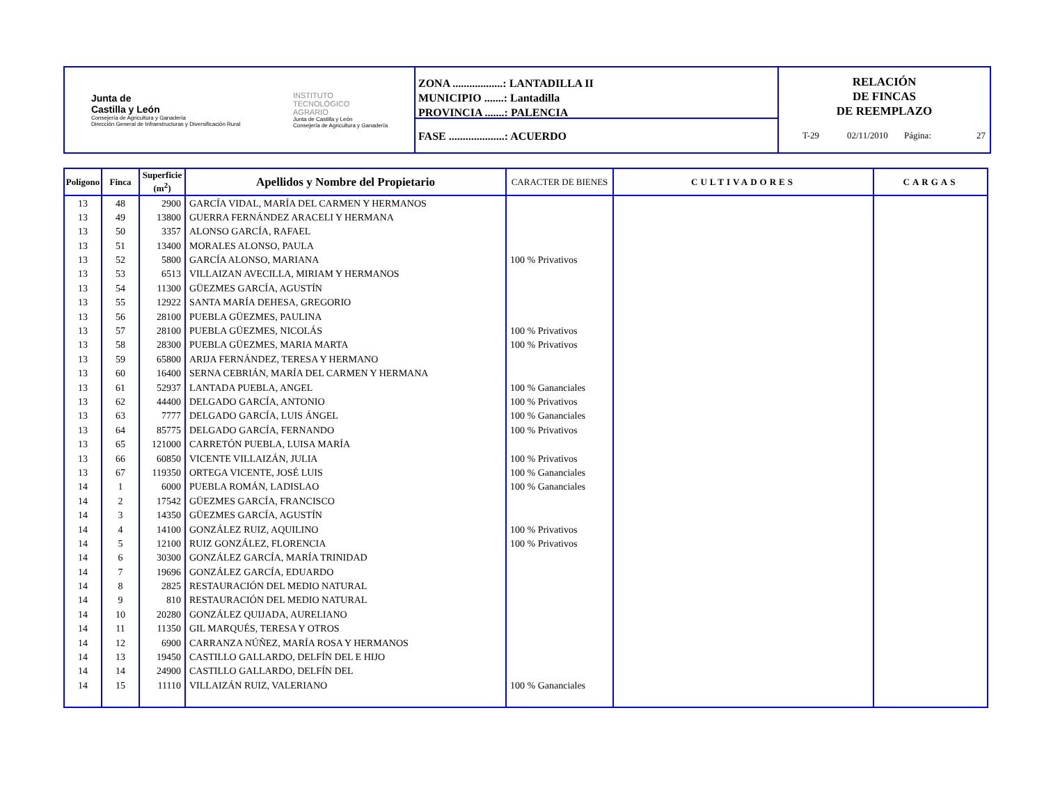Junta de
Castilla y León
Consejería de Agricultura y Ganadería
Dirección General de Infraestructuras y Diversificación Rural
INSTITUTO
TECNOLÓGICO
AGRARIO
Junta de Castilla y León
Consejería de Agricultura y Ganadería
ZONA ..................: LANTADILLA II
MUNICIPIO .......: Lantadilla
PROVINCIA .......: PALENCIA
FASE ....................: ACUERDO
RELACIÓN
DE FINCAS
DE REEMPLAZO
T-29
02/11/2010
Página: 27
| Polígono | Finca | Superficie (m<sup>2</sup>) | Apellidos y Nombre del Propietario | CARACTER DE BIENES | CULTIVADORES | CARGAS |
| --- | --- | --- | --- | --- | --- | --- |
| 13 | 48 | 2900 | GARCÍA VIDAL, MARÍA DEL CARMEN Y HERMANOS | | | |
| 13 | 49 | 13800 | GUERRA FERNÁNDEZ ARACELI Y HERMANA | | | |
| 13 | 50 | 3357 | ALONSO GARCÍA, RAFAEL | | | |
| 13 | 51 | 13400 | MORALES ALONSO, PAULA | | | |
| 13 | 52 | 5800 | GARCÍA ALONSO, MARIANA | 100 % Privativos | | |
| 13 | 53 | 6513 | VILLAIZAN AVECILLA, MIRIAM Y HERMANOS | | | |
| 13 | 54 | 11300 | GÜEZMES GARCÍA, AGUSTÍN | | | |
| 13 | 55 | 12922 | SANTA MARÍA DEHESA, GREGORIO | | | |
| 13 | 56 | 28100 | PUEBLA GÜEZMES, PAULINA | | | |
| 13 | 57 | 28100 | PUEBLA GÜEZMES, NICOLÁS | 100 % Privativos | | |
| 13 | 58 | 28300 | PUEBLA GÜEZMES, MARIA MARTA | 100 % Privativos | | |
| 13 | 59 | 65800 | ARIJA FERNÁNDEZ, TERESA Y HERMANO | | | |
| 13 | 60 | 16400 | SERNA CEBRIÁN, MARÍA DEL CARMEN Y HERMANA | | | |
| 13 | 61 | 52937 | LANTADA PUEBLA, ANGEL | 100 % Gananciales | | |
| 13 | 62 | 44400 | DELGADO GARCÍA, ANTONIO | 100 % Privativos | | |
| 13 | 63 | 7777 | DELGADO GARCÍA, LUIS ÁNGEL | 100 % Gananciales | | |
| 13 | 64 | 85775 | DELGADO GARCÍA, FERNANDO | 100 % Privativos | | |
| 13 | 65 | 121000 | CARRETÓN PUEBLA, LUISA MARÍA | | | |
| 13 | 66 | 60850 | VICENTE VILLAIZÁN, JULIA | 100 % Privativos | | |
| 13 | 67 | 119350 | ORTEGA VICENTE, JOSÉ LUIS | 100 % Gananciales | | |
| 14 | 1 | 6000 | PUEBLA ROMÁN, LADISLAO | 100 % Gananciales | | |
| 14 | 2 | 17542 | GÜEZMES GARCÍA, FRANCISCO | | | |
| 14 | 3 | 14350 | GÜEZMES GARCÍA, AGUSTÍN | | | |
| 14 | 4 | 14100 | GONZÁLEZ RUIZ, AQUILINO | 100 % Privativos | | |
| 14 | 5 | 12100 | RUIZ GONZÁLEZ, FLORENCIA | 100 % Privativos | | |
| 14 | 6 | 30300 | GONZÁLEZ GARCÍA, MARÍA TRINIDAD | | | |
| 14 | 7 | 19696 | GONZÁLEZ GARCÍA, EDUARDO | | | |
| 14 | 8 | 2825 | RESTAURACIÓN DEL MEDIO NATURAL | | | |
| 14 | 9 | 810 | RESTAURACIÓN DEL MEDIO NATURAL | | | |
| 14 | 10 | 20280 | GONZÁLEZ QUIJADA, AURELIANO | | | |
| 14 | 11 | 11350 | GIL MARQUÉS, TERESA Y OTROS | | | |
| 14 | 12 | 6900 | CARRANZA NÚÑEZ, MARÍA ROSA Y HERMANOS | | | |
| 14 | 13 | 19450 | CASTILLO GALLARDO, DELFÍN DEL E HIJO | | | |
| 14 | 14 | 24900 | CASTILLO GALLARDO, DELFÍN DEL | | | |
| 14 | 15 | 11110 | VILLAIZÁN RUIZ, VALERIANO | 100 % Gananciales | | |